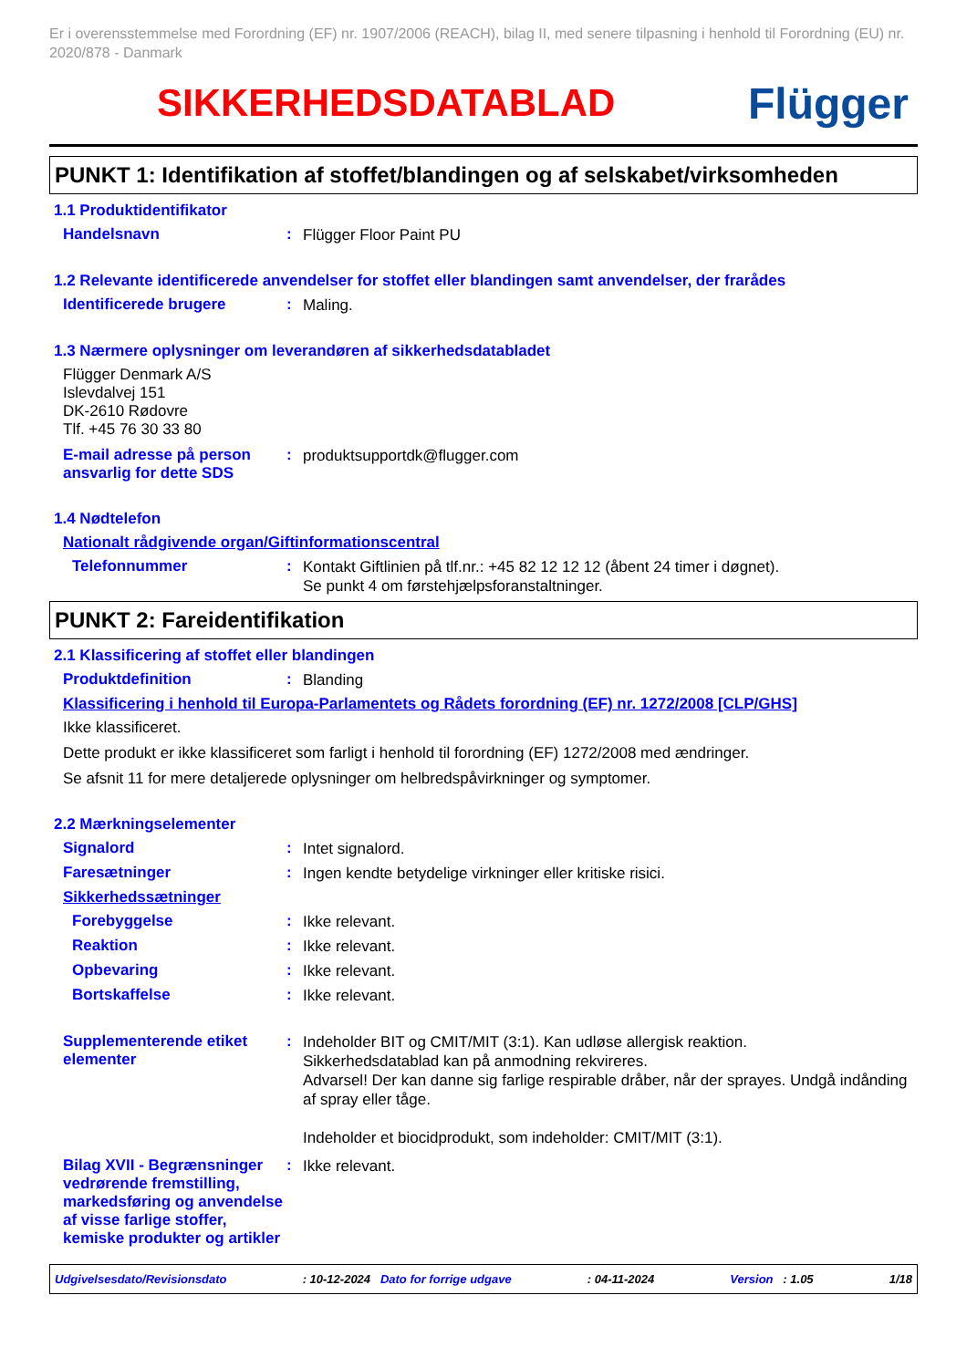Er i overensstemmelse med Forordning (EF) nr. 1907/2006 (REACH), bilag II, med senere tilpasning i henhold til Forordning (EU) nr. 2020/878 - Danmark
SIKKERHEDSDATABLAD Flügger
PUNKT 1: Identifikation af stoffet/blandingen og af selskabet/virksomheden
1.1 Produktidentifikator
Handelsnavn :
Flügger Floor Paint PU
1.2 Relevante identificerede anvendelser for stoffet eller blandingen samt anvendelser, der frarådes
Identificerede brugere :
Maling.
1.3 Nærmere oplysninger om leverandøren af sikkerhedsdatabladet
Flügger Denmark A/S
Islevdalvej 151
DK-2610 Rødovre
Tlf. +45 76 30 33 80
E-mail adresse på person ansvarlig for dette SDS
:
produktsupportdk@flugger.com
1.4 Nødtelefon
Nationalt rådgivende organ/Giftinformationscentral
Telefonnummer :
Kontakt Giftlinien på tlf.nr.: +45 82 12 12 12 (åbent 24 timer i døgnet).
Se punkt 4 om førstehjælpsforanstaltninger.
PUNKT 2: Fareidentifikation
2.1 Klassificering af stoffet eller blandingen
Produktdefinition :
Blanding
Klassificering i henhold til Europa-Parlamentets og Rådets forordning (EF) nr. 1272/2008 [CLP/GHS]
Ikke klassificeret.
Dette produkt er ikke klassificeret som farligt i henhold til forordning (EF) 1272/2008 med ændringer.
Se afsnit 11 for mere detaljerede oplysninger om helbredspåvirkninger og symptomer.
2.2 Mærkningselementer
Signalord :
Intet signalord.
Faresætninger :
Ingen kendte betydelige virkninger eller kritiske risici.
Sikkerhedssætninger
Forebyggelse :
Ikke relevant.
Reaktion :
Ikke relevant.
Opbevaring :
Ikke relevant.
Bortskaffelse :
Ikke relevant.
Supplementerende etiket elementer
:
Indeholder BIT og CMIT/MIT (3:1). Kan udløse allergisk reaktion.
Sikkerhedsdatablad kan på anmodning rekvireres.
Advarsel! Der kan danne sig farlige respirable dråber, når der sprayes. Undgå indånding af spray eller tåge.
Indeholder et biocidprodukt, som indeholder: CMIT/MIT (3:1).
Bilag XVII - Begrænsninger vedrørende fremstilling, markedsføring og anvendelse af visse farlige stoffer, kemiske produkter og artikler
:
Ikke relevant.
Udgivelsesdato/Revisionsdato: 10-12-2024 Dato for forrige udgave: 04-11-2024 Version : 1.05 1/18